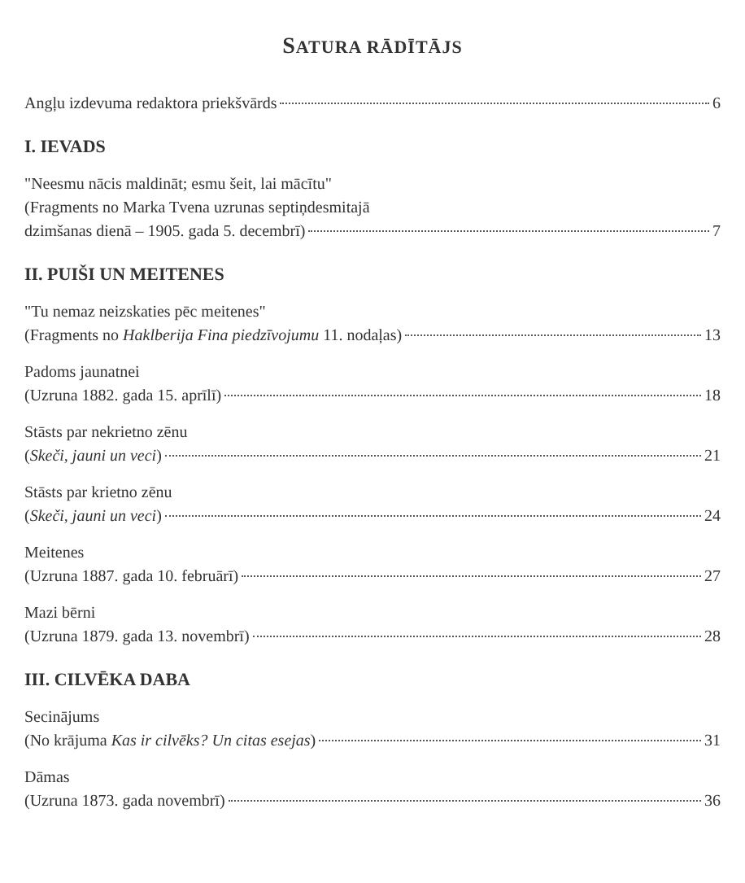SATURA RĀDĪTĀJS
Angļu izdevuma redaktora priekšvārds 6
I. IEVADS
"Neesmu nācis maldināt; esmu šeit, lai mācītu"
(Fragments no Marka Tvena uzrunas septiņdesmitajā
dzimšanas dienā – 1905. gada 5. decembrī) 7
II. PUIŠI UN MEITENES
"Tu nemaz neizskaties pēc meitenes"
(Fragments no Haklberija Fina piedzīvojumu 11. nodaļas) 13
Padoms jaunatnei
(Uzruna 1882. gada 15. aprīlī) 18
Stāsts par nekrietno zēnu
(Skeči, jauni un veci) 21
Stāsts par krietno zēnu
(Skeči, jauni un veci) 24
Meitenes
(Uzruna 1887. gada 10. februārī) 27
Mazi bērni
(Uzruna 1879. gada 13. novembrī) 28
III. CILVĒKA DABA
Secinājums
(No krājuma Kas ir cilvēks? Un citas esejas) 31
Dāmas
(Uzruna 1873. gada novembrī) 36